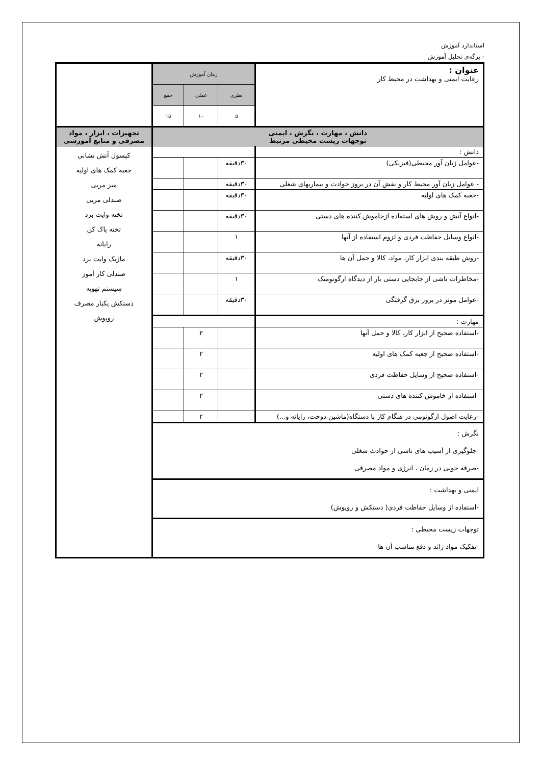استاندارد آموزش
- برگه‌ی تحلیل آموزش
| عنوان : رعایت ایمنی و بهداشت در محیط کار | زمان آموزش | | | |
| | نظری | عملی | جمع | |
| | ۵ | ۱۰ | ۱۵ | |
| دانش ، مهارت ، نگرش ، ایمنی توجهات زیست محیطی مرتبط | | | | تجهیزات ، ابزار ، مواد مصرفی و منابع آموزشی |
| دانش : | | | | کپسول آتش نشانی جعبه کمک های اولیه میز مربی صندلی مربی تخته وایت برد تخته پاک کن رایانه ماژیک وایت برد صندلی کار آموز سیستم تهویه دستکش یکبار مصرف روپوش |
| -عوامل زیان آور محیطی(فیزیکی) | ۳۰دقیقه | | | |
| - عوامل زیان آور محیط کار و نقش آن در بروز حوادث و بیماریهای شغلی | ۳۰دقیقه | | | |
| -جعبه کمک های اولیه | ۳۰دقیقه | | | |
| -انواع آتش و روش های استفاده ازخاموش کننده های دستی | ۳۰دقیقه | | | |
| -انواع وسایل حفاظت فردی و لزوم استفاده از آنها | ۱ | | | |
| -روش طبقه بندی ابزار کار، مواد، کالا و حمل آن ها | ۳۰دقیقه | | | |
| -مخاطرات ناشی از جابجایی دستی بار از دیدگاه ارگونومیک | ۱ | | | |
| -عوامل موثر در بروز برق گرفتگی | ۳۰دقیقه | | | |
| مهارت : | | | | |
| -استفاده صحیح از ابزار کار، کالا و حمل آنها | | ۲ | | |
| -استفاده صحیح از جعبه کمک های اولیه | | ۲ | | |
| -استفاده صحیح از وسایل حفاظت فردی | | ۲ | | |
| -استفاده از خاموش کننده های دستی | | ۲ | | |
| -رعایت اصول ارگونومی در هنگام کار با دستگاه(ماشین دوخت، رایانه و...) | | ۲ | | |
| نگرش : -جلوگیری از آسیب های ناشی از حوادث شغلی -صرفه جویی در زمان ، انرژی و مواد مصرفی | | | | |
| ایمنی و بهداشت : -استفاده از وسایل حفاظت فردی( دستکش و روپوش) | | | | |
| توجهات زیست محیطی : -تفکیک مواد زائد و دفع مناسب آن ها | | | | |